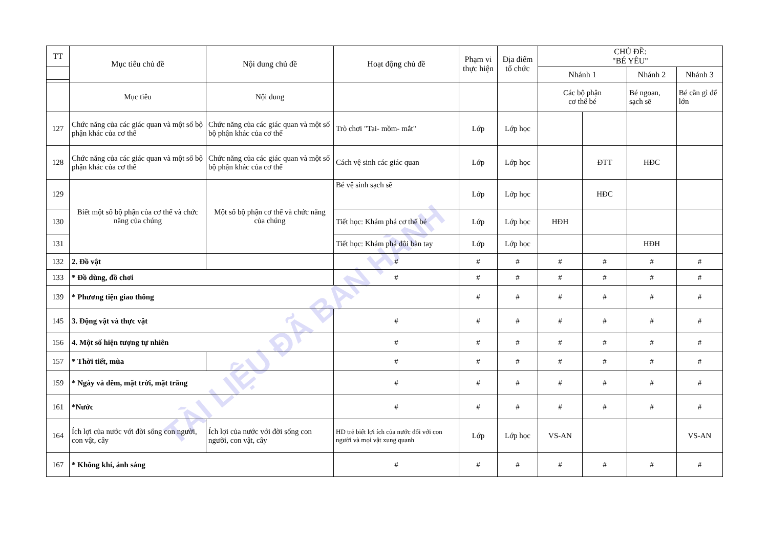TÀI LIỆU ĐÃ BAN HÀNH
| TT | Mục tiêu chủ đề | Nội dung chủ đề | Hoạt động chủ đề | Phạm vi thực hiện | Địa điểm tổ chức | CHỦ ĐỀ: "BÉ YÊU" | | | |
| --- | --- | --- | --- | --- | --- | --- | --- | --- | --- |
| | | | | | | Nhánh 1 | | Nhánh 2 | Nhánh 3 |
| | Mục tiêu | Nội dung | | | | Các bộ phận cơ thể bé | | Bé ngoan, sạch sẽ | Bé cần gì để lớn |
| 127 | Chức năng của các giác quan và một số bộ phận khác của cơ thể | Chức năng của các giác quan và một số bộ phận khác của cơ thể | Trò chơi "Tai- mồm- mắt" | Lớp | Lớp học | | | | |
| 128 | Chức năng của các giác quan và một số bộ phận khác của cơ thể | Chức năng của các giác quan và một số bộ phận khác của cơ thể | Cách vệ sinh các giác quan | Lớp | Lớp học | | ĐTT | HĐC | |
| 129 | Biết một số bộ phận của cơ thể và chức năng của chúng | Một số bộ phận cơ thể và chức năng của chúng | Bé vệ sinh sạch sẽ | Lớp | Lớp học | | HĐC | | |
| 130 | | | Tiết học: Khám phá cơ thể bé | Lớp | Lớp học | HĐH | | | |
| 131 | | | Tiết học: Khám phá đôi bàn tay | Lớp | Lớp học | | | HĐH | |
| 132 | 2. Đồ vật | | # | # | # | # | # | # | # |
| 133 | * Đồ dùng, đồ chơi | | # | # | # | # | # | # | # |
| 139 | * Phương tiện giao thông | | | # | # | # | # | # | # |
| 145 | 3. Động vật và thực vật | | # | # | # | # | # | # | # |
| 156 | 4. Một số hiện tượng tự nhiên | | # | # | # | # | # | # | # |
| 157 | * Thời tiết, mùa | | # | # | # | # | # | # | # |
| 159 | * Ngày và đêm, mặt trời, mặt trăng | | # | # | # | # | # | # | # |
| 161 | *Nước | | # | # | # | # | # | # | # |
| 164 | Ích lợi của nước với đời sống con người, con vật, cây | Ích lợi của nước với đời sống con người, con vật, cây | HD trẻ biết lợi ích của nước đối với con người và mọi vật xung quanh | Lớp | Lớp học | VS-AN | | | VS-AN |
| 167 | * Không khí, ánh sáng | | # | # | # | # | # | # | # |